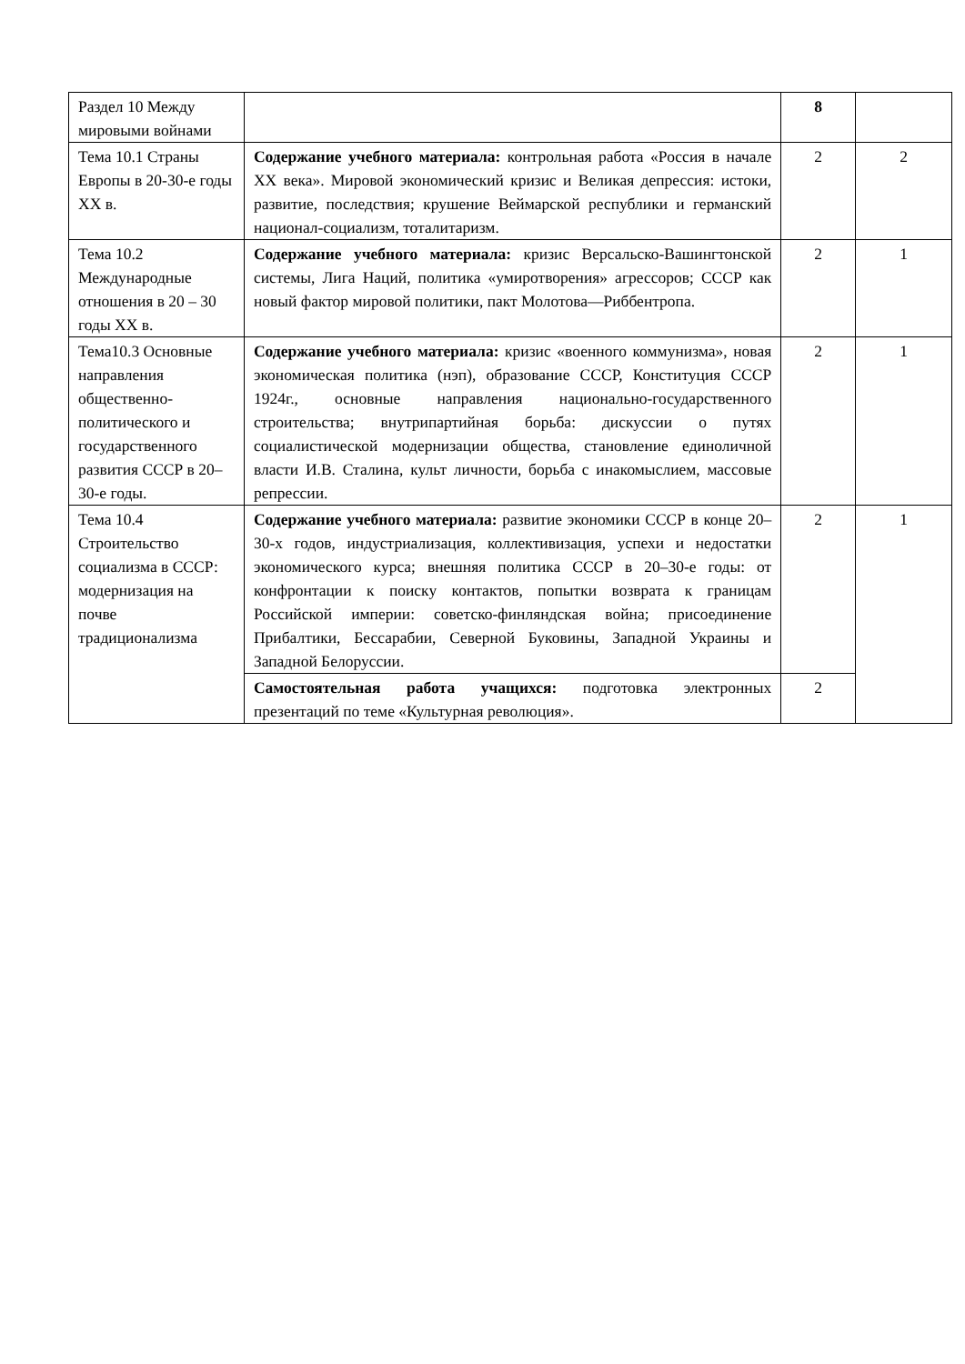| Раздел 10 Между мировыми войнами | | 8 | |
| Тема 10.1 Страны Европы в 20-30-е годы XX в. | Содержание учебного материала: контрольная работа «Россия в начале XX века». Мировой экономический кризис и Великая депрессия: истоки, развитие, последствия; крушение Веймарской республики и германский национал-социализм, тоталитаризм. | 2 | 2 |
| Тема 10.2 Международные отношения в 20 – 30 годы XX в. | Содержание учебного материала: кризис Версальско-Вашингтонской системы, Лига Наций, политика «умиротворения» агрессоров; СССР как новый фактор мировой политики, пакт Молотова—Риббентропа. | 2 | 1 |
| Тема10.3 Основные направления общественно-политического и государственного развития СССР в 20–30-е годы. | Содержание учебного материала: кризис «военного коммунизма», новая экономическая политика (нэп), образование СССР, Конституция СССР 1924г., основные направления национально-государственного строительства; внутрипартийная борьба: дискуссии о путях социалистической модернизации общества, становление единоличной власти И.В. Сталина, культ личности, борьба с инакомыслием, массовые репрессии. | 2 | 1 |
| Тема 10.4 Строительство социализма в СССР: модернизация на почве традиционализма | Содержание учебного материала: развитие экономики СССР в конце 20–30-х годов, индустриализация, коллективизация, успехи и недостатки экономического курса; внешняя политика СССР в 20–30-е годы: от конфронтации к поиску контактов, попытки возврата к границам Российской империи: советско-финляндская война; присоединение Прибалтики, Бессарабии, Северной Буковины, Западной Украины и Западной Белоруссии. | 2 | 1 |
| | Самостоятельная работа учащихся: подготовка электронных презентаций по теме «Культурная революция». | 2 | |